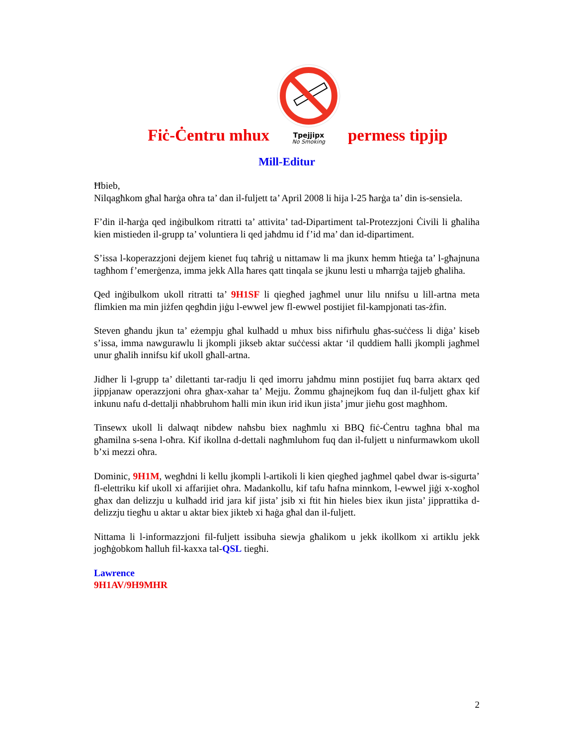Fiċ-Ċentru mhux
Tpejjipx
No Smoking
permess tipjip
Mill-Editur
Ħbieb,
Nilqagħkom għal ħarġa oħra ta’ dan il-fuljett ta’ April 2008 li hija l-25 ħarġa ta’ din is-sensiela.
F’din il-ħarġa qed inġibulkom ritratti ta’ attivita’ tad-Dipartiment tal-Protezzjoni Ċivili li għaliha kien mistieden il-grupp ta’ voluntiera li qed jaħdmu id f’id ma’ dan id-dipartiment.
S’issa l-koperazzjoni dejjem kienet fuq taħriġ u nittamaw li ma jkunx hemm ħtieġa ta’ l-għajnuna tagħhom f’emerġenza, imma jekk Alla ħares qatt tinqala se jkunu lesti u mħarrġa tajjeb għaliha.
Qed inġibulkom ukoll ritratti ta’ 9H1SF li qiegħed jagħmel unur lilu nnifsu u lill-artna meta flimkien ma min jiżfen qegħdin jiġu l-ewwel jew fl-ewwel postijiet fil-kampjonati tas-żfin.
Steven għandu jkun ta’ eżempju għal kulħadd u mhux biss nifirħulu għas-suċċess li diġa’ kiseb s’issa, imma nawgurawlu li jkompli jikseb aktar suċċessi aktar ‘il quddiem ħalli jkompli jagħmel unur għalih innifsu kif ukoll għall-artna.
Jidher li l-grupp ta’ dilettanti tar-radju li qed imorru jaħdmu minn postijiet fuq barra aktarx qed jippjanaw operazzjoni oħra għax-xahar ta’ Mejju. Żommu għajnejkom fuq dan il-fuljett għax kif inkunu nafu d-dettalji nħabbruhom ħalli min ikun irid ikun jista’ jmur jieħu gost magħhom.
Tinsewx ukoll li dalwaqt nibdew naħsbu biex nagħmlu xi BBQ fiċ-Ċentru tagħna bħal ma għamilna s-sena l-oħra. Kif ikollna d-dettali nagħmluhom fuq dan il-fuljett u ninfurmawkom ukoll b’xi mezzi oħra.
Dominic, 9H1M, wegħdni li kellu jkompli l-artikoli li kien qiegħed jagħmel qabel dwar is-sigurta’ fl-elettriku kif ukoll xi affarijiet oħra. Madankollu, kif tafu ħafna minnkom, l-ewwel jiġi x-xogħol għax dan delizzju u kulħadd irid jara kif jista’ jsib xi ftit ħin ħieles biex ikun jista’ jipprattika d-delizzju tiegħu u aktar u aktar biex jikteb xi ħaġa għal dan il-fuljett.
Nittama li l-informazzjoni fil-fuljett issibuha siewja għalikom u jekk ikollkom xi artiklu jekk jogħġobkom ħalluh fil-kaxxa tal-QSL tiegħi.
Lawrence
9H1AV/9H9MHR
2